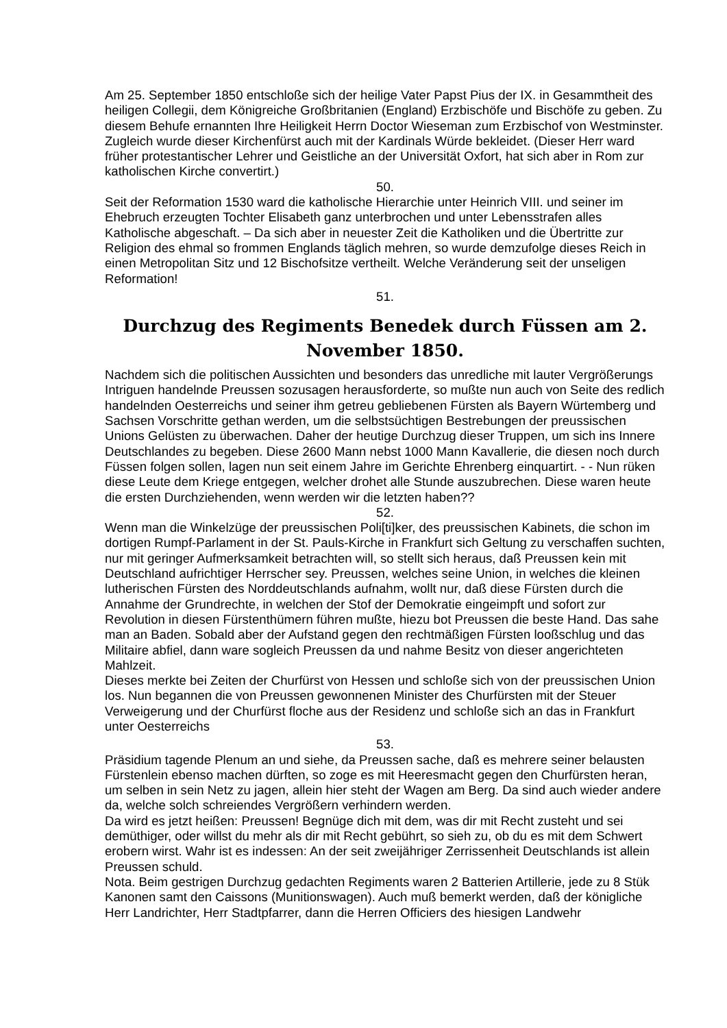Am 25. September 1850 entschloße sich der heilige Vater Papst Pius der IX. in Gesammtheit des heiligen Collegii, dem Königreiche Großbritanien (England) Erzbischöfe und Bischöfe zu geben. Zu diesem Behufe ernannten Ihre Heiligkeit Herrn Doctor Wieseman zum Erzbischof von Westminster. Zugleich wurde dieser Kirchenfürst auch mit der Kardinals Würde bekleidet. (Dieser Herr ward früher protestantischer Lehrer und Geistliche an der Universität Oxfort, hat sich aber in Rom zur katholischen Kirche convertirt.)
50.
Seit der Reformation 1530 ward die katholische Hierarchie unter Heinrich VIII. und seiner im Ehebruch erzeugten Tochter Elisabeth ganz unterbrochen und unter Lebensstrafen alles Katholische abgeschaft. – Da sich aber in neuester Zeit die Katholiken und die Übertritte zur Religion des ehmal so frommen Englands täglich mehren, so wurde demzufolge dieses Reich in einen Metropolitan Sitz und 12 Bischofsitze vertheilt. Welche Veränderung seit der unseligen Reformation!
51.
Durchzug des Regiments Benedek durch Füssen am 2. November 1850.
Nachdem sich die politischen Aussichten und besonders das unredliche mit lauter Vergrößerungs Intriguen handelnde Preussen sozusagen herausforderte, so mußte nun auch von Seite des redlich handelnden Oesterreichs und seiner ihm getreu gebliebenen Fürsten als Bayern Würtemberg und Sachsen Vorschritte gethan werden, um die selbstsüchtigen Bestrebungen der preussischen Unions Gelüsten zu überwachen. Daher der heutige Durchzug dieser Truppen, um sich ins Innere Deutschlandes zu begeben. Diese 2600 Mann nebst 1000 Mann Kavallerie, die diesen noch durch Füssen folgen sollen, lagen nun seit einem Jahre im Gerichte Ehrenberg einquartirt. - - Nun rüken diese Leute dem Kriege entgegen, welcher drohet alle Stunde auszubrechen. Diese waren heute die ersten Durchziehenden, wenn werden wir die letzten haben??
52.
Wenn man die Winkelzüge der preussischen Poli[ti]ker, des preussischen Kabinets, die schon im dortigen Rumpf-Parlament in der St. Pauls-Kirche in Frankfurt sich Geltung zu verschaffen suchten, nur mit geringer Aufmerksamkeit betrachten will, so stellt sich heraus, daß Preussen kein mit Deutschland aufrichtiger Herrscher sey. Preussen, welches seine Union, in welches die kleinen lutherischen Fürsten des Norddeutschlands aufnahm, wollt nur, daß diese Fürsten durch die Annahme der Grundrechte, in welchen der Stof der Demokratie eingeimpft und sofort zur Revolution in diesen Fürstenthümern führen mußte, hiezu bot Preussen die beste Hand. Das sahe man an Baden. Sobald aber der Aufstand gegen den rechtmäßigen Fürsten looßschlug und das Militaire abfiel, dann ware sogleich Preussen da und nahme Besitz von dieser angerichteten Mahlzeit.
Dieses merkte bei Zeiten der Churfürst von Hessen und schloße sich von der preussischen Union los. Nun begannen die von Preussen gewonnenen Minister des Churfürsten mit der Steuer Verweigerung und der Churfürst floche aus der Residenz und schloße sich an das in Frankfurt unter Oesterreichs
53.
Präsidium tagende Plenum an und siehe, da Preussen sache, daß es mehrere seiner belausten Fürstenlein ebenso machen dürften, so zoge es mit Heeresmacht gegen den Churfürsten heran, um selben in sein Netz zu jagen, allein hier steht der Wagen am Berg. Da sind auch wieder andere da, welche solch schreiendes Vergrößern verhindern werden.
Da wird es jetzt heißen: Preussen! Begnüge dich mit dem, was dir mit Recht zusteht und sei demüthiger, oder willst du mehr als dir mit Recht gebührt, so sieh zu, ob du es mit dem Schwert erobern wirst. Wahr ist es indessen: An der seit zweijähriger Zerrissenheit Deutschlands ist allein Preussen schuld.
Nota. Beim gestrigen Durchzug gedachten Regiments waren 2 Batterien Artillerie, jede zu 8 Stük Kanonen samt den Caissons (Munitionswagen). Auch muß bemerkt werden, daß der königliche Herr Landrichter, Herr Stadtpfarrer, dann die Herren Officiers des hiesigen Landwehr